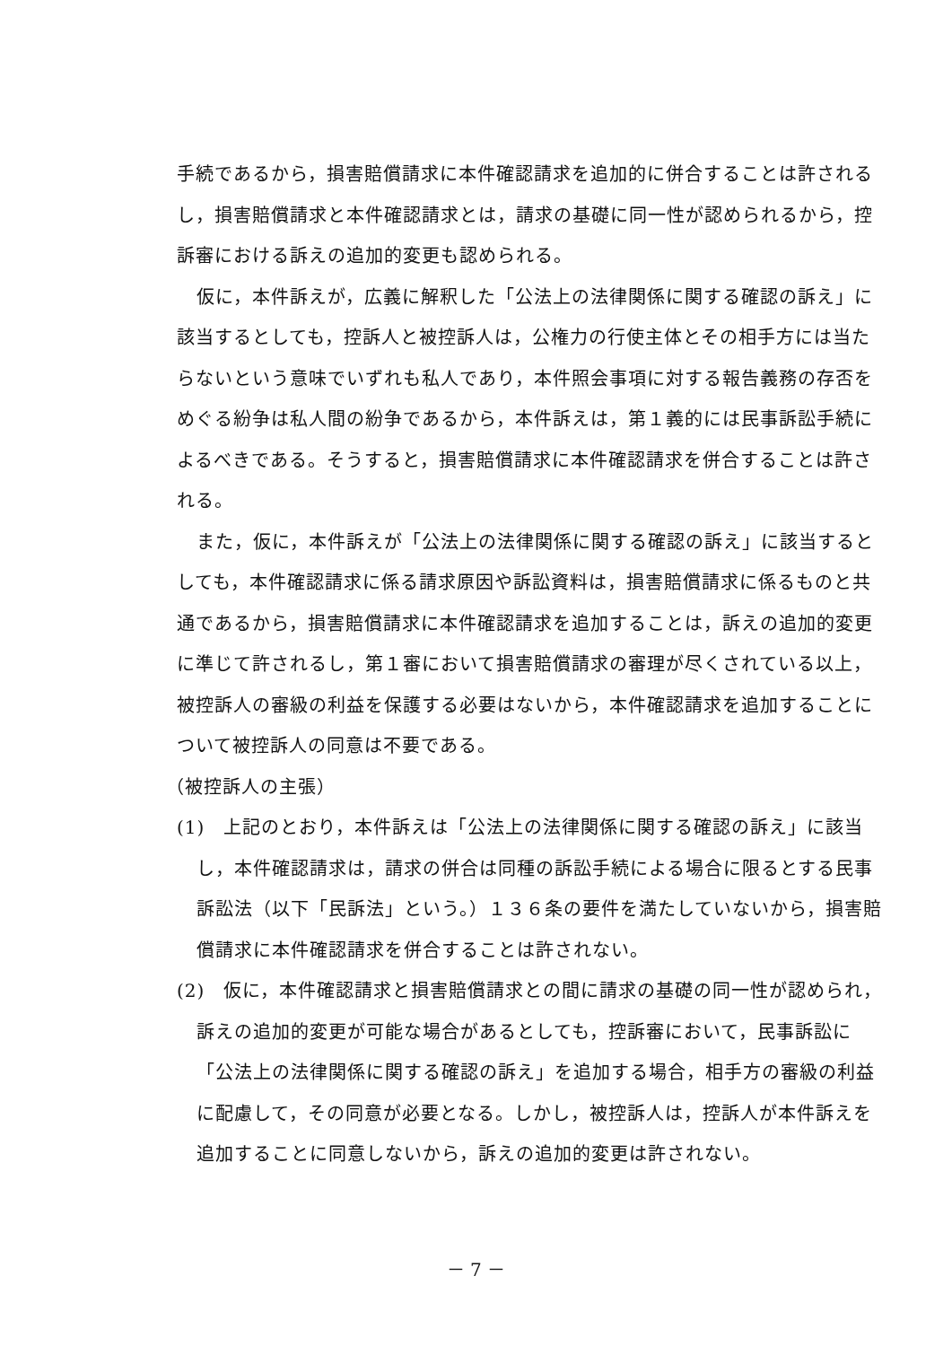手続であるから，損害賠償請求に本件確認請求を追加的に併合することは許されるし，損害賠償請求と本件確認請求とは，請求の基礎に同一性が認められるから，控訴審における訴えの追加的変更も認められる。
仮に，本件訴えが，広義に解釈した「公法上の法律関係に関する確認の訴え」に該当するとしても，控訴人と被控訴人は，公権力の行使主体とその相手方には当たらないという意味でいずれも私人であり，本件照会事項に対する報告義務の存否をめぐる紛争は私人間の紛争であるから，本件訴えは，第１義的には民事訴訟手続によるべきである。そうすると，損害賠償請求に本件確認請求を併合することは許される。
また，仮に，本件訴えが「公法上の法律関係に関する確認の訴え」に該当するとしても，本件確認請求に係る請求原因や訴訟資料は，損害賠償請求に係るものと共通であるから，損害賠償請求に本件確認請求を追加することは，訴えの追加的変更に準じて許されるし，第１審において損害賠償請求の審理が尽くされている以上，被控訴人の審級の利益を保護する必要はないから，本件確認請求を追加することについて被控訴人の同意は不要である。
（被控訴人の主張）
(1)　上記のとおり，本件訴えは「公法上の法律関係に関する確認の訴え」に該当し，本件確認請求は，請求の併合は同種の訴訟手続による場合に限るとする民事訴訟法（以下「民訴法」という。）１３６条の要件を満たしていないから，損害賠償請求に本件確認請求を併合することは許されない。
(2)　仮に，本件確認請求と損害賠償請求との間に請求の基礎の同一性が認められ，訴えの追加的変更が可能な場合があるとしても，控訴審において，民事訴訟に「公法上の法律関係に関する確認の訴え」を追加する場合，相手方の審級の利益に配慮して，その同意が必要となる。しかし，被控訴人は，控訴人が本件訴えを追加することに同意しないから，訴えの追加的変更は許されない。
－ 7 －